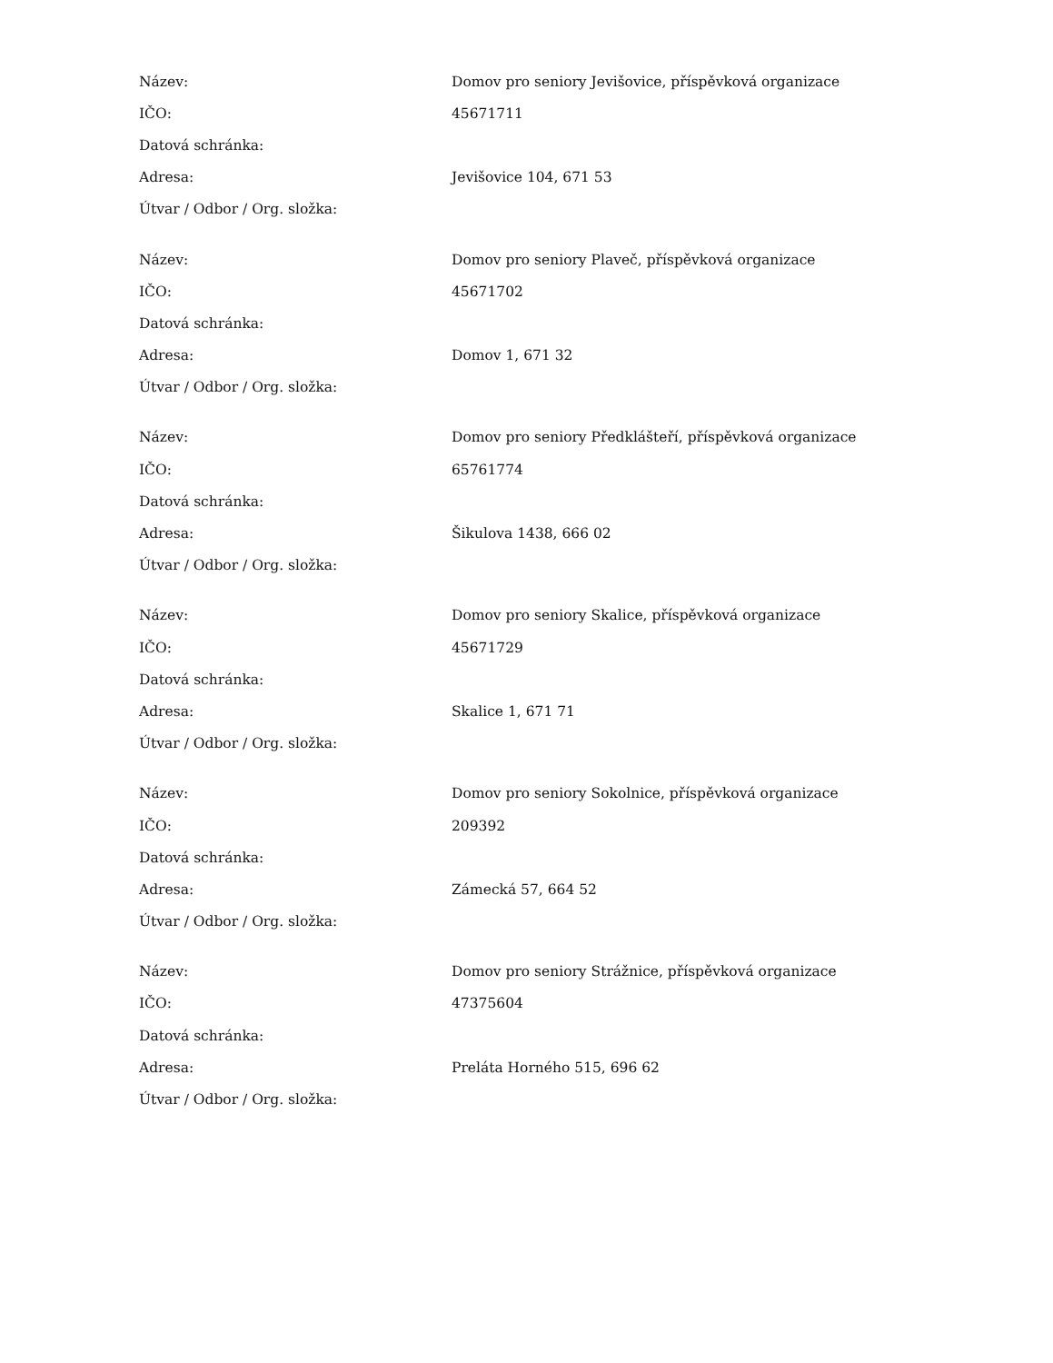| Název: | Domov pro seniory Jevišovice, příspěvková organizace |
| IČO: | 45671711 |
| Datová schránka: | |
| Adresa: | Jevišovice 104, 671 53 |
| Útvar / Odbor / Org. složka: | |
| Název: | Domov pro seniory Plaveč, příspěvková organizace |
| IČO: | 45671702 |
| Datová schránka: | |
| Adresa: | Domov 1, 671 32 |
| Útvar / Odbor / Org. složka: | |
| Název: | Domov pro seniory Předklášteří, příspěvková organizace |
| IČO: | 65761774 |
| Datová schránka: | |
| Adresa: | Šikulova 1438, 666 02 |
| Útvar / Odbor / Org. složka: | |
| Název: | Domov pro seniory Skalice, příspěvková organizace |
| IČO: | 45671729 |
| Datová schránka: | |
| Adresa: | Skalice 1, 671 71 |
| Útvar / Odbor / Org. složka: | |
| Název: | Domov pro seniory Sokolnice, příspěvková organizace |
| IČO: | 209392 |
| Datová schránka: | |
| Adresa: | Zámecká 57, 664 52 |
| Útvar / Odbor / Org. složka: | |
| Název: | Domov pro seniory Strážnice, příspěvková organizace |
| IČO: | 47375604 |
| Datová schránka: | |
| Adresa: | Preláta Horného 515, 696 62 |
| Útvar / Odbor / Org. složka: | |